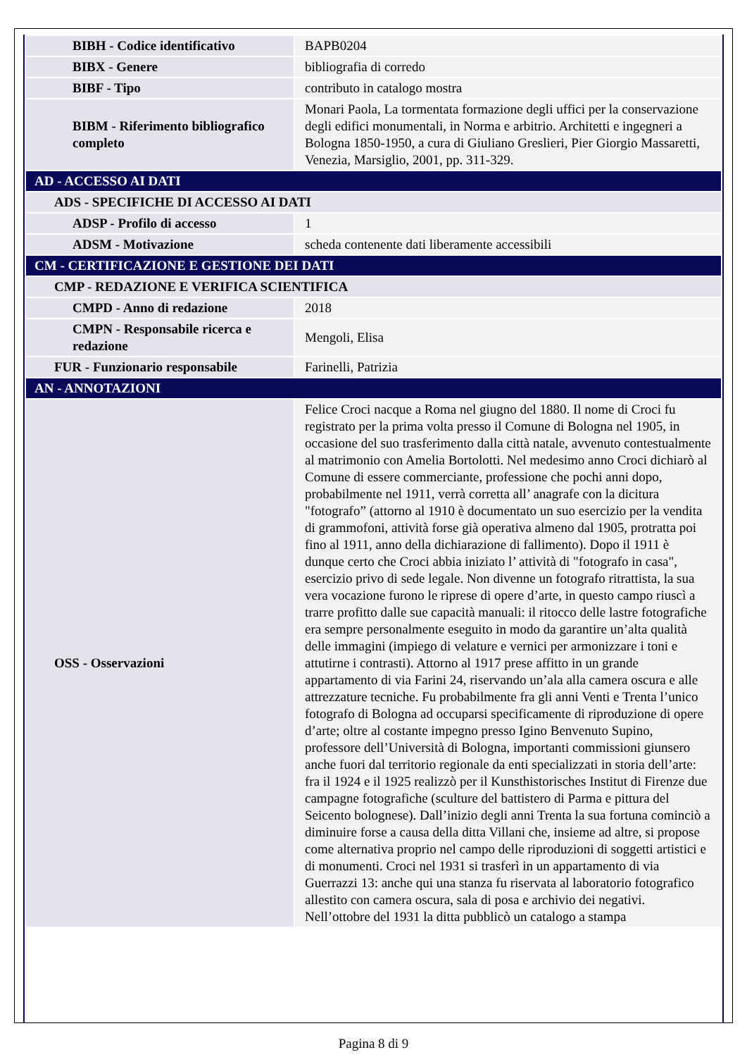| BIBH - Codice identificativo | BAPB0204 |
| BIBX - Genere | bibliografia di corredo |
| BIBF - Tipo | contributo in catalogo mostra |
| BIBM - Riferimento bibliografico completo | Monari Paola, La tormentata formazione degli uffici per la conservazione degli edifici monumentali, in Norma e arbitrio. Architetti e ingegneri a Bologna 1850-1950, a cura di Giuliano Greslieri, Pier Giorgio Massaretti, Venezia, Marsiglio, 2001, pp. 311-329. |
| AD - ACCESSO AI DATI | |
| ADS - SPECIFICHE DI ACCESSO AI DATI | |
| ADSP - Profilo di accesso | 1 |
| ADSM - Motivazione | scheda contenente dati liberamente accessibili |
| CM - CERTIFICAZIONE E GESTIONE DEI DATI | |
| CMP - REDAZIONE E VERIFICA SCIENTIFICA | |
| CMPD - Anno di redazione | 2018 |
| CMPN - Responsabile ricerca e redazione | Mengoli, Elisa |
| FUR - Funzionario responsabile | Farinelli, Patrizia |
| AN - ANNOTAZIONI | |
| OSS - Osservazioni | Felice Croci nacque a Roma nel giugno del 1880. Il nome di Croci fu registrato per la prima volta presso il Comune di Bologna nel 1905, in occasione del suo trasferimento dalla città natale, avvenuto contestualmente al matrimonio con Amelia Bortolotti. Nel medesimo anno Croci dichiarò al Comune di essere commerciante, professione che pochi anni dopo, probabilmente nel 1911, verrà corretta all’ anagrafe con la dicitura "fotografo” (attorno al 1910 è documentato un suo esercizio per la vendita di grammofoni, attività forse già operativa almeno dal 1905, protratta poi fino al 1911, anno della dichiarazione di fallimento). Dopo il 1911 è dunque certo che Croci abbia iniziato l’ attività di "fotografo in casa", esercizio privo di sede legale. Non divenne un fotografo ritrattista, la sua vera vocazione furono le riprese di opere d’arte, in questo campo riuscì a trarre profitto dalle sue capacità manuali: il ritocco delle lastre fotografiche era sempre personalmente eseguito in modo da garantire un’alta qualità delle immagini (impiego di velature e vernici per armonizzare i toni e attutirne i contrasti). Attorno al 1917 prese affitto in un grande appartamento di via Farini 24, riservando un’ala alla camera oscura e alle attrezzature tecniche. Fu probabilmente fra gli anni Venti e Trenta l’unico fotografo di Bologna ad occuparsi specificamente di riproduzione di opere d’arte; oltre al costante impegno presso Igino Benvenuto Supino, professore dell’Università di Bologna, importanti commissioni giunsero anche fuori dal territorio regionale da enti specializzati in storia dell’arte: fra il 1924 e il 1925 realizzò per il Kunsthistorisches Institut di Firenze due campagne fotografiche (sculture del battistero di Parma e pittura del Seicento bolognese). Dall’inizio degli anni Trenta la sua fortuna cominciò a diminuire forse a causa della ditta Villani che, insieme ad altre, si propose come alternativa proprio nel campo delle riproduzioni di soggetti artistici e di monumenti. Croci nel 1931 si trasferì in un appartamento di via Guerrazzi 13: anche qui una stanza fu riservata al laboratorio fotografico allestito con camera oscura, sala di posa e archivio dei negativi. Nell’ottobre del 1931 la ditta pubblicò un catalogo a stampa |
Pagina 8 di 9